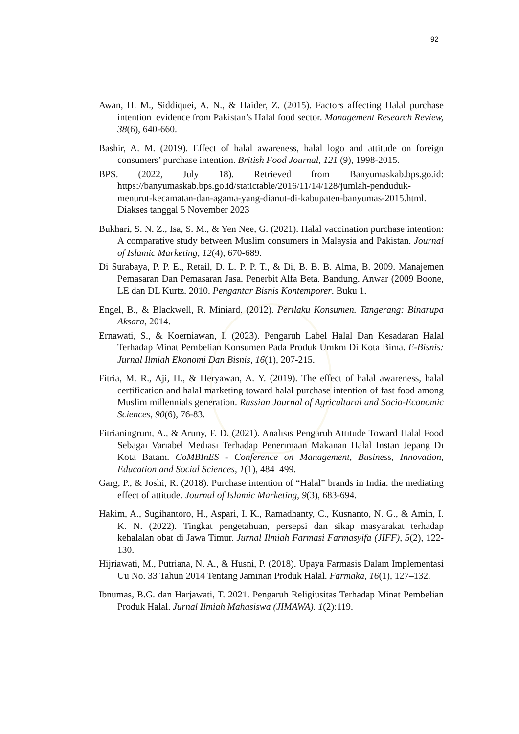92
Awan, H. M., Siddiquei, A. N., & Haider, Z. (2015). Factors affecting Halal purchase intention–evidence from Pakistan’s Halal food sector. Management Research Review, 38(6), 640-660.
Bashir, A. M. (2019). Effect of halal awareness, halal logo and attitude on foreign consumers’ purchase intention. British Food Journal, 121 (9), 1998-2015.
BPS. (2022, July 18). Retrieved from Banyumaskab.bps.go.id: https://banyumaskab.bps.go.id/statictable/2016/11/14/128/jumlah-penduduk-menurut-kecamatan-dan-agama-yang-dianut-di-kabupaten-banyumas-2015.html. Diakses tanggal 5 November 2023
Bukhari, S. N. Z., Isa, S. M., & Yen Nee, G. (2021). Halal vaccination purchase intention: A comparative study between Muslim consumers in Malaysia and Pakistan. Journal of Islamic Marketing, 12(4), 670-689.
Di Surabaya, P. P. E., Retail, D. L. P. P. T., & Di, B. B. B. Alma, B. 2009. Manajemen Pemasaran Dan Pemasaran Jasa. Penerbit Alfa Beta. Bandung. Anwar (2009 Boone, LE dan DL Kurtz. 2010. Pengantar Bisnis Kontemporer. Buku 1.
Engel, B., & Blackwell, R. Miniard. (2012). Perilaku Konsumen. Tangerang: Binarupa Aksara, 2014.
Ernawati, S., & Koerniawan, I. (2023). Pengaruh Label Halal Dan Kesadaran Halal Terhadap Minat Pembelian Konsumen Pada Produk Umkm Di Kota Bima. E-Bisnis: Jurnal Ilmiah Ekonomi Dan Bisnis, 16(1), 207-215.
Fitria, M. R., Aji, H., & Heryawan, A. Y. (2019). The effect of halal awareness, halal certification and halal marketing toward halal purchase intention of fast food among Muslim millennials generation. Russian Journal of Agricultural and Socio-Economic Sciences, 90(6), 76-83.
Fitrianingrum, A., & Aruny, F. D. (2021). Analısıs Pengaruh Attıtude Toward Halal Food Sebagaı Varıabel Medıası Terhadap Penerımaan Makanan Halal Instan Jepang Dı Kota Batam. CoMBInES - Conference on Management, Business, Innovation, Education and Social Sciences, 1(1), 484–499.
Garg, P., & Joshi, R. (2018). Purchase intention of “Halal” brands in India: the mediating effect of attitude. Journal of Islamic Marketing, 9(3), 683-694.
Hakim, A., Sugihantoro, H., Aspari, I. K., Ramadhanty, C., Kusnanto, N. G., & Amin, I. K. N. (2022). Tingkat pengetahuan, persepsi dan sikap masyarakat terhadap kehalalan obat di Jawa Timur. Jurnal Ilmiah Farmasi Farmasyifa (JIFF), 5(2), 122-130.
Hijriawati, M., Putriana, N. A., & Husni, P. (2018). Upaya Farmasis Dalam Implementasi Uu No. 33 Tahun 2014 Tentang Jaminan Produk Halal. Farmaka, 16(1), 127–132.
Ibnumas, B.G. dan Harjawati, T. 2021. Pengaruh Religiusitas Terhadap Minat Pembelian Produk Halal. Jurnal Ilmiah Mahasiswa (JIMAWA). 1(2):119.